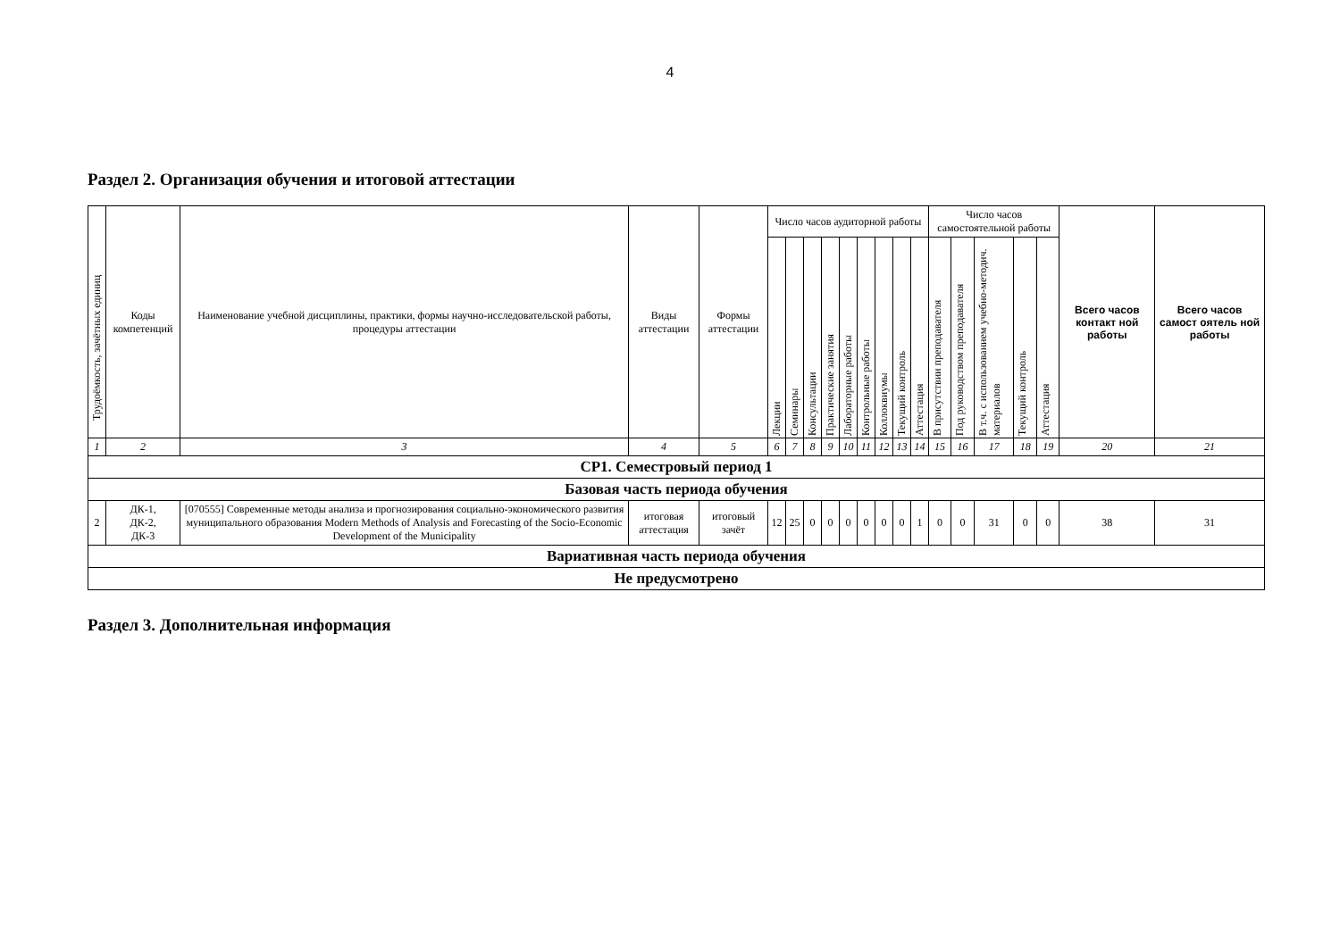4
Раздел 2. Организация обучения и итоговой аттестации
| Трудоёмкость, зачётных единиц | Коды компетенций | Наименование учебной дисциплины, практики, формы научно-исследовательской работы, процедуры аттестации | Виды аттестации | Формы аттестации | Число часов аудиторной работы | | | | | | | | | Число часов самостоятельной работы | | | | | Всего часов контакт ной работы | Всего часов самост оятель ной работы |
| --- | --- | --- | --- | --- | --- | --- | --- | --- | --- | --- | --- | --- | --- | --- | --- | --- | --- | --- | --- | --- |
| | | | | | Лекции | Семинары | Консультации | Практические занятия | Лабораторные работы | Контрольные работы | Коллоквиумы | Текущий контроль | Аттестация | В присутствии преподавателя | Под руководством преподавателя | В т.ч. с использованием учебно-методич. материалов | Текущий контроль | Аттестация | | |
| 1 | 2 | 3 | 4 | 5 | 6 | 7 | 8 | 9 | 10 | 11 | 12 | 13 | 14 | 15 | 16 | 17 | 18 | 19 | 20 | 21 |
| СР1. Семестровый период 1 | | | | | | | | | | | | | | | | | | | | |
| Базовая часть периода обучения | | | | | | | | | | | | | | | | | | | | |
| 2 | ДК-1, ДК-2, ДК-3 | [070555] Современные методы анализа и прогнозирования социально-экономического развития муниципального образования Modern Methods of Analysis and Forecasting of the Socio-Economic Development of the Municipality | итоговая аттестация | итоговый зачёт | 12 | 25 | 0 | 0 | 0 | 0 | 0 | 0 | 1 | 0 | 0 | 31 | 0 | 0 | 38 | 31 |
| Вариативная часть периода обучения | | | | | | | | | | | | | | | | | | | | |
| Не предусмотрено | | | | | | | | | | | | | | | | | | | | |
Раздел 3. Дополнительная информация